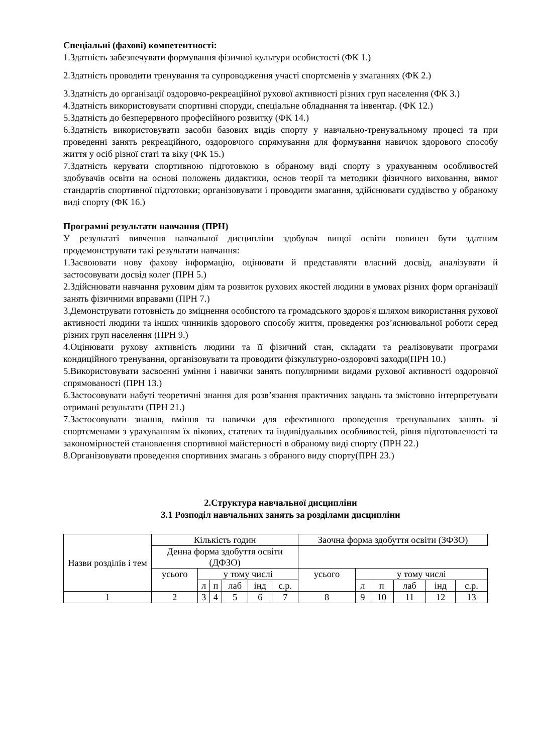Спеціальні (фахові) компетентності:
1.Здатність забезпечувати формування фізичної культури особистості (ФК 1.)
2.Здатність проводити тренування та супроводження участі спортсменів у змаганнях (ФК 2.)
3.Здатність до організації оздоровчо-рекреаційної рухової активності різних груп населення (ФК 3.)
4.Здатність використовувати спортивні споруди, спеціальне обладнання та інвентар. (ФК 12.)
5.Здатність до безперервного професійного розвитку (ФК 14.)
6.Здатність використовувати засоби базових видів спорту у навчально-тренувальному процесі та при проведенні занять рекреаційного, оздоровчого спрямування для формування навичок здорового способу життя у осіб різної статі та віку (ФК 15.)
7.Здатність керувати спортивною підготовкою в обраному виді спорту з урахуванням особливостей здобувачів освіти на основі положень дидактики, основ теорії та методики фізичного виховання, вимог стандартів спортивної підготовки; організовувати і проводити змагання, здійснювати суддівство у обраному виді спорту (ФК 16.)
Програмні результати навчання (ПРН)
У результаті вивчення навчальної дисципліни здобувач вищої освіти повинен бути здатним продемонструвати такі результати навчання:
1.Засвоювати нову фахову інформацію, оцінювати й представляти власний досвід, аналізувати й застосовувати досвід колег (ПРН 5.)
2.Здійснювати навчання руховим діям та розвиток рухових якостей людини в умовах різних форм організації занять фізичними вправами (ПРН 7.)
3.Демонструвати готовність до зміцнення особистого та громадського здоров'я шляхом використання рухової активності людини та інших чинників здорового способу життя, проведення роз’яснювальної роботи серед різних груп населення (ПРН 9.)
4.Оцінювати рухову активність людини та її фізичний стан, складати та реалізовувати програми кондиційного тренування, організовувати та проводити фізкультурно-оздоровчі заходи(ПРН 10.)
5.Використовувати засвоєнні уміння і навички занять популярними видами рухової активності оздоровчої спрямованості (ПРН 13.)
6.Застосовувати набуті теоретичні знання для розв’язання практичних завдань та змістовно інтерпретувати отримані результати (ПРН 21.)
7.Застосовувати знання, вміння та навички для ефективного проведення тренувальних занять зі спортсменами з урахуванням їх вікових, статевих та індивідуальних особливостей, рівня підготовленості та закономірностей становлення спортивної майстерності в обраному виді спорту (ПРН 22.)
8.Організовувати проведення спортивних змагань з обраного виду спорту(ПРН 23.)
2.Структура навчальної дисципліни
3.1 Розподіл навчальних занять за розділами дисципліни
| Назви розділів і тем | Кількість годин | | | | | | Заочна форма здобуття освіти (ЗФЗО) | | | | | |
| | Денна форма здобуття освіти (ДФЗО) | | | | | | | | | | | |
| | усього | у тому числі | | | | | усього | у тому числі | | | | |
| | | л | п | лаб | інд | с.р. | | л | п | лаб | інд | с.р. |
| 1 | 2 | 3 | 4 | 5 | 6 | 7 | 8 | 9 | 10 | 11 | 12 | 13 |